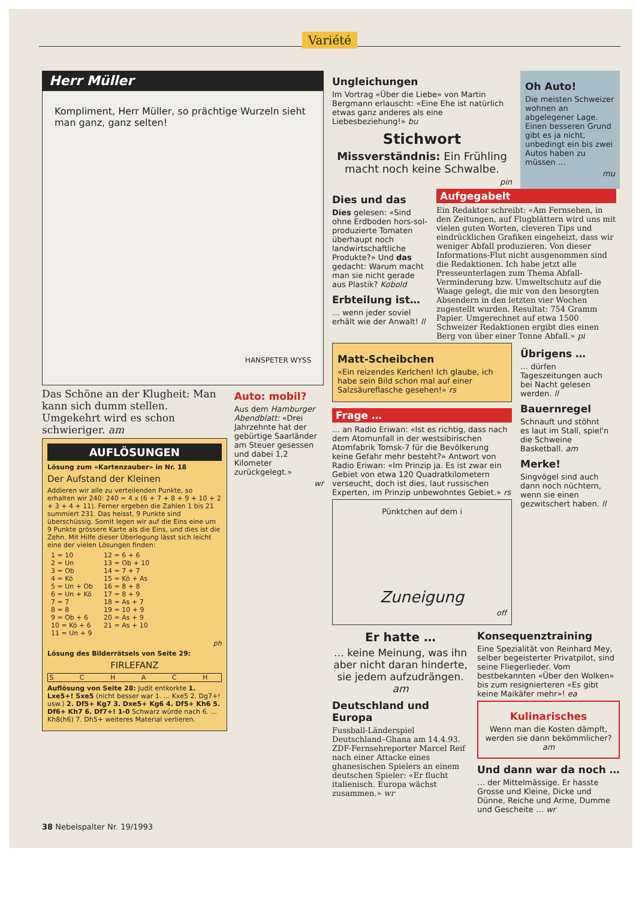Variété
Herr Müller
Kompliment, Herr Müller, so prächtige Wurzeln sieht man ganz, ganz selten!
HANSPETER WYSS
Das Schöne an der Klugheit: Man kann sich dumm stellen. Umgekehrt wird es schon schwieriger. am
AUFLÖSUNGEN
Lösung zum «Kartenzauber» in Nr. 18
Der Aufstand der Kleinen
Addieren wir alle zu verteilenden Punkte, so erhalten wir 240: 240 = 4 x (6 + 7 + 8 + 9 + 10 + 2 + 3 + 4 + 11). Ferner ergeben die Zahlen 1 bis 21 summiert 231. Das heisst, 9 Punkte sind überschüssig. Somit legen wir auf die Eins eine um 9 Punkte grössere Karte als die Eins, und dies ist die Zehn. Mit Hilfe dieser Überlegung lässt sich leicht eine der vielen Lösungen finden:
| 1 = 10 | 12 = 6 + 6 |
| 2 = Un | 13 = Ob + 10 |
| 3 = Ob | 14 = 7 + 7 |
| 4 = Kö | 15 = Kö + As |
| 5 = Un + Ob | 16 = 8 + 8 |
| 6 = Un + Kö | 17 = 8 + 9 |
| 7 = 7 | 18 = As + 7 |
| 8 = 8 | 19 = 10 + 9 |
| 9 = Ob + 6 | 20 = As + 9 |
| 10 = Kö + 6 | 21 = As + 10 |
| 11 = Un + 9 | |
ph
Lösung des Bilderrätsels von Seite 29:
FIRLEFANZ
S C H A C H
Auflösung von Seite 28: Judit entkorkte 1. Lxe5+! Sxe5 (nicht besser war 1. ... Kxe5 2. Dg7+! usw.) 2. Df5+ Kg7 3. Dxe5+ Kg6 4. Df5+ Kh6 5. Df6+ Kh7 6. Df7+! 1-0 Schwarz würde nach 6. ... Kh8(h6) 7. Dh5+ weiteres Material verlieren.
Auto: mobil?
Aus dem Hamburger Abendblatt: «Drei Jahrzehnte hat der gebürtige Saarländer am Steuer gesessen und dabei 1,2 Kilometer zurückgelegt.»
wr
Ungleichungen
Im Vortrag «Über die Liebe» von Martin Bergmann erlauscht: «Eine Ehe ist natürlich etwas ganz anderes als eine Liebesbeziehung!» bu
Stichwort
Missverständnis: Ein Frühling macht noch keine Schwalbe.
pin
Oh Auto!
Die meisten Schweizer wohnen an abgelegener Lage. Einen besseren Grund gibt es ja nicht, unbedingt ein bis zwei Autos haben zu müssen …
mu
Dies und das
Dies gelesen: «Sind ohne Erdboden hors-sol-produzierte Tomaten überhaupt noch landwirtschaftliche Produkte?» Und das gedacht: Warum macht man sie nicht gerade aus Plastik? Kobold
Erbteilung ist…
… wenn jeder soviel erhält wie der Anwalt! ll
Aufgegabelt
Ein Redaktor schreibt: «Am Fernsehen, in den Zeitungen, auf Flugblättern wird uns mit vielen guten Worten, cleveren Tips und eindrücklichen Grafiken eingeheizt, dass wir weniger Abfall produzieren. Von dieser Informations-Flut nicht ausgenommen sind die Redaktionen. Ich habe jetzt alle Presseunterlagen zum Thema Abfall-Verminderung bzw. Umweltschutz auf die Waage gelegt, die mir von den besorgten Absendern in den letzten vier Wochen zugestellt wurden. Resultat: 754 Gramm Papier. Umgerechnet auf etwa 1500 Schweizer Redaktionen ergibt dies einen Berg von über einer Tonne Abfall.» pi
Matt-Scheibchen
«Ein reizendes Kerlchen! Ich glaube, ich habe sein Bild schon mal auf einer Salzsäureflasche gesehen!» rs
Frage …
… an Radio Eriwan: «Ist es richtig, dass nach dem Atomunfall in der westsibirischen Atomfabrik Tomsk-7 für die Bevölkerung keine Gefahr mehr besteht?» Antwort von Radio Eriwan: «Im Prinzip ja. Es ist zwar ein Gebiet von etwa 120 Quadratkilometern verseucht, doch ist dies, laut russischen Experten, im Prinzip unbewohntes Gebiet.» rs
Pünktchen auf dem i
Zuneigung
off
Übrigens …
… dürfen Tageszeitungen auch bei Nacht gelesen werden. ll
Bauernregel
Schnauft und stöhnt es laut im Stall, spiel'n die Schweine Basketball. am
Merke!
Singvögel sind auch dann noch nüchtern, wenn sie einen gezwitschert haben. ll
Er hatte …
… keine Meinung, was ihn aber nicht daran hinderte, sie jedem aufzudrängen. am
Deutschland und Europa
Fussball-Länderspiel Deutschland–Ghana am 14.4.93. ZDF-Fernsehreporter Marcel Reif nach einer Attacke eines ghanesischen Spielers an einem deutschen Spieler: «Er flucht italienisch. Europa wächst zusammen.» wr
Konsequenztraining
Eine Spezialität von Reinhard Mey, selber begeisterter Privatpilot, sind seine Fliegerlieder. Vom bestbekannten «Über den Wolken» bis zum resignierteren «Es gibt keine Maikäfer mehr»! ea
Kulinarisches
Wenn man die Kosten dämpft, werden sie dann bekömmlicher? am
Und dann war da noch …
… der Mittelmässige. Er hasste Grosse und Kleine, Dicke und Dünne, Reiche und Arme, Dumme und Gescheite … wr
38 Nebelspalter Nr. 19/1993